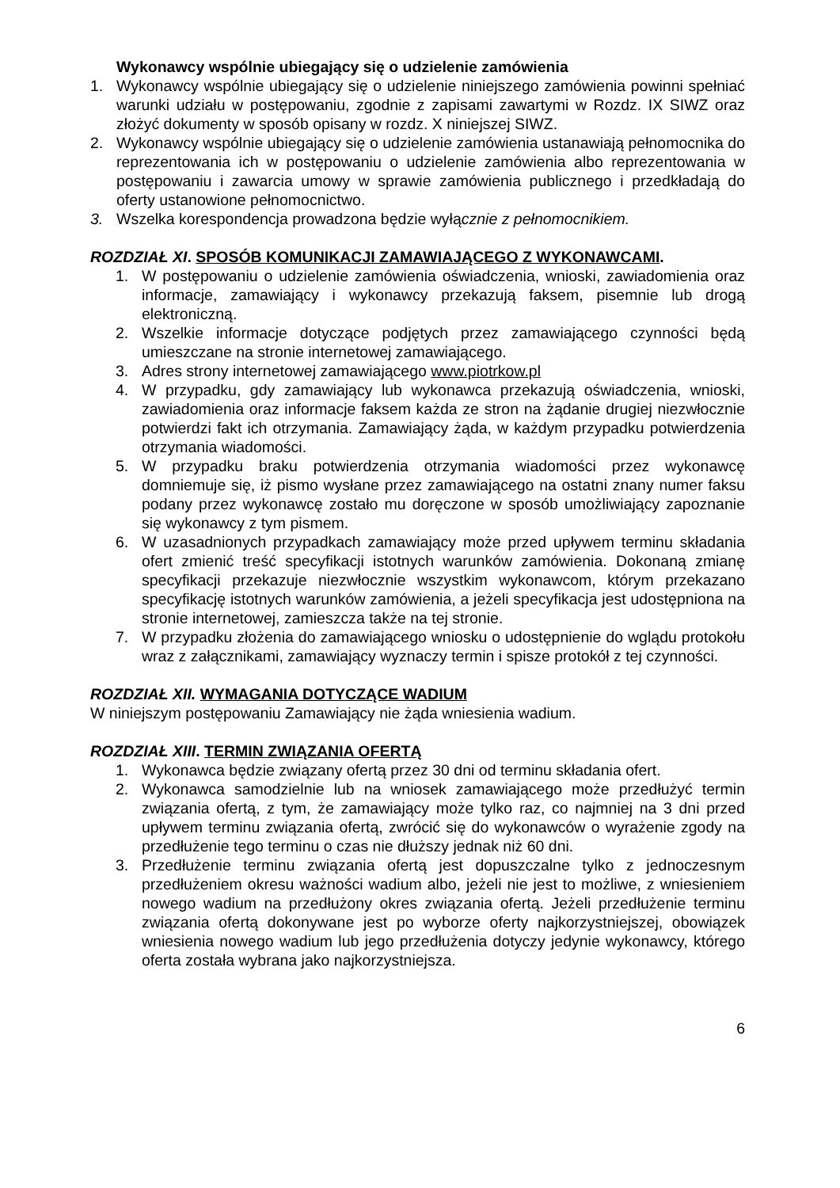Wykonawcy wspólnie ubiegający się o udzielenie zamówienia
1. Wykonawcy wspólnie ubiegający się o udzielenie niniejszego zamówienia powinni spełniać warunki udziału w postępowaniu, zgodnie z zapisami zawartymi w Rozdz. IX SIWZ oraz złożyć dokumenty w sposób opisany w rozdz. X niniejszej SIWZ.
2. Wykonawcy wspólnie ubiegający się o udzielenie zamówienia ustanawiają pełnomocnika do reprezentowania ich w postępowaniu o udzielenie zamówienia albo reprezentowania w postępowaniu i zawarcia umowy w sprawie zamówienia publicznego i przedkładają do oferty ustanowione pełnomocnictwo.
3. Wszelka korespondencja prowadzona będzie wyłącznie z pełnomocnikiem.
ROZDZIAŁ XI. SPOSÓB KOMUNIKACJI ZAMAWIAJĄCEGO Z WYKONAWCAMI.
1. W postępowaniu o udzielenie zamówienia oświadczenia, wnioski, zawiadomienia oraz informacje, zamawiający i wykonawcy przekazują faksem, pisemnie lub drogą elektroniczną.
2. Wszelkie informacje dotyczące podjętych przez zamawiającego czynności będą umieszczane na stronie internetowej zamawiającego.
3. Adres strony internetowej zamawiającego www.piotrkow.pl
4. W przypadku, gdy zamawiający lub wykonawca przekazują oświadczenia, wnioski, zawiadomienia oraz informacje faksem każda ze stron na żądanie drugiej niezwłocznie potwierdzi fakt ich otrzymania. Zamawiający żąda, w każdym przypadku potwierdzenia otrzymania wiadomości.
5. W przypadku braku potwierdzenia otrzymania wiadomości przez wykonawcę domniemuje się, iż pismo wysłane przez zamawiającego na ostatni znany numer faksu podany przez wykonawcę zostało mu doręczone w sposób umożliwiający zapoznanie się wykonawcy z tym pismem.
6. W uzasadnionych przypadkach zamawiający może przed upływem terminu składania ofert zmienić treść specyfikacji istotnych warunków zamówienia. Dokonaną zmianę specyfikacji przekazuje niezwłocznie wszystkim wykonawcom, którym przekazano specyfikację istotnych warunków zamówienia, a jeżeli specyfikacja jest udostępniona na stronie internetowej, zamieszcza także na tej stronie.
7. W przypadku złożenia do zamawiającego wniosku o udostępnienie do wglądu protokołu wraz z załącznikami, zamawiający wyznaczy termin i spisze protokół z tej czynności.
ROZDZIAŁ XII. WYMAGANIA DOTYCZĄCE WADIUM
W niniejszym postępowaniu Zamawiający nie żąda wniesienia wadium.
ROZDZIAŁ XIII. TERMIN ZWIĄZANIA OFERTĄ
1. Wykonawca będzie związany ofertą przez 30 dni od terminu składania ofert.
2. Wykonawca samodzielnie lub na wniosek zamawiającego może przedłużyć termin związania ofertą, z tym, że zamawiający może tylko raz, co najmniej na 3 dni przed upływem terminu związania ofertą, zwrócić się do wykonawców o wyrażenie zgody na przedłużenie tego terminu o czas nie dłuższy jednak niż 60 dni.
3. Przedłużenie terminu związania ofertą jest dopuszczalne tylko z jednoczesnym przedłużeniem okresu ważności wadium albo, jeżeli nie jest to możliwe, z wniesieniem nowego wadium na przedłużony okres związania ofertą. Jeżeli przedłużenie terminu związania ofertą dokonywane jest po wyborze oferty najkorzystniejszej, obowiązek wniesienia nowego wadium lub jego przedłużenia dotyczy jedynie wykonawcy, którego oferta została wybrana jako najkorzystniejsza.
6